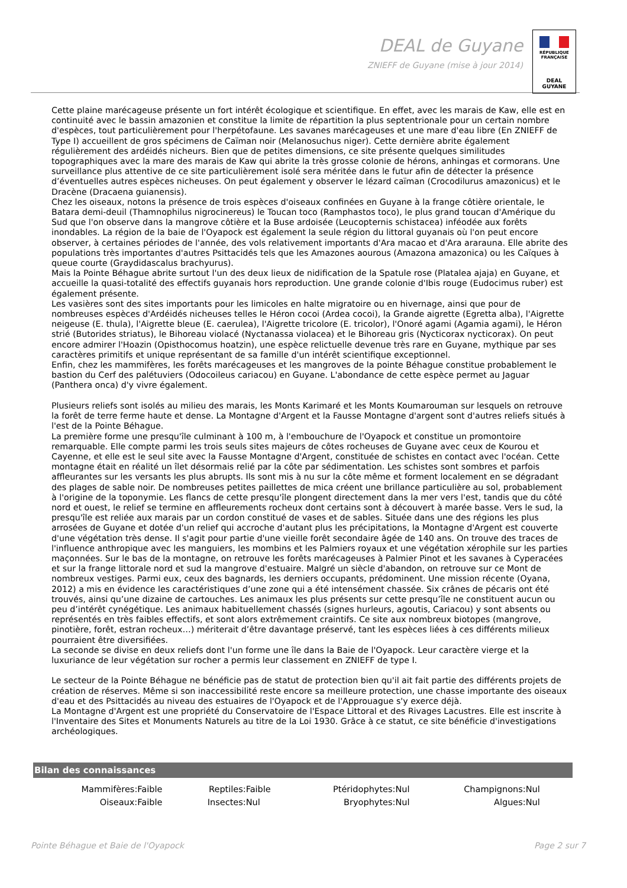DEAL de Guyane
ZNIEFF de Guyane (mise à jour 2014)
RÉPUBLIQUE FRANÇAISE
DEAL
GUYANE
Cette plaine marécageuse présente un fort intérêt écologique et scientifique. En effet, avec les marais de Kaw, elle est en continuité avec le bassin amazonien et constitue la limite de répartition la plus septentrionale pour un certain nombre d'espèces, tout particulièrement pour l'herpétofaune. Les savanes marécageuses et une mare d'eau libre (En ZNIEFF de Type I) accueillent de gros spécimens de Caïman noir (Melanosuchus niger). Cette dernière abrite également régulièrement des ardéidés nicheurs. Bien que de petites dimensions, ce site présente quelques similitudes topographiques avec la mare des marais de Kaw qui abrite la très grosse colonie de hérons, anhingas et cormorans. Une surveillance plus attentive de ce site particulièrement isolé sera méritée dans le futur afin de détecter la présence d’éventuelles autres espèces nicheuses. On peut également y observer le lézard caïman (Crocodilurus amazonicus) et le Dracène (Dracaena guianensis).
Chez les oiseaux, notons la présence de trois espèces d'oiseaux confinées en Guyane à la frange côtière orientale, le Batara demi-deuil (Thamnophilus nigrocinereus) le Toucan toco (Ramphastos toco), le plus grand toucan d'Amérique du Sud que l'on observe dans la mangrove côtière et la Buse ardoisée (Leucopternis schistacea) inféodée aux forêts inondables. La région de la baie de l'Oyapock est également la seule région du littoral guyanais où l'on peut encore observer, à certaines périodes de l'année, des vols relativement importants d'Ara macao et d'Ara ararauna. Elle abrite des populations très importantes d'autres Psittacidés tels que les Amazones aourous (Amazona amazonica) ou les Caïques à queue courte (Graydidascalus brachyurus).
Mais la Pointe Béhague abrite surtout l'un des deux lieux de nidification de la Spatule rose (Platalea ajaja) en Guyane, et accueille la quasi-totalité des effectifs guyanais hors reproduction. Une grande colonie d'Ibis rouge (Eudocimus ruber) est également présente.
Les vasières sont des sites importants pour les limicoles en halte migratoire ou en hivernage, ainsi que pour de nombreuses espèces d'Ardéidés nicheuses telles le Héron cocoi (Ardea cocoi), la Grande aigrette (Egretta alba), l'Aigrette neigeuse (E. thula), l'Aigrette bleue (E. caerulea), l'Aigrette tricolore (E. tricolor), l'Onoré agami (Agamia agami), le Héron strié (Butorides striatus), le Bihoreau violacé (Nyctanassa violacea) et le Bihoreau gris (Nycticorax nycticorax). On peut encore admirer l'Hoazin (Opisthocomus hoatzin), une espèce relictuelle devenue très rare en Guyane, mythique par ses caractères primitifs et unique représentant de sa famille d'un intérêt scientifique exceptionnel.
Enfin, chez les mammifères, les forêts marécageuses et les mangroves de la pointe Béhague constitue probablement le bastion du Cerf des palétuviers (Odocoileus cariacou) en Guyane. L'abondance de cette espèce permet au Jaguar (Panthera onca) d'y vivre également.
Plusieurs reliefs sont isolés au milieu des marais, les Monts Karimaré et les Monts Koumarouman sur lesquels on retrouve la forêt de terre ferme haute et dense. La Montagne d'Argent et la Fausse Montagne d'argent sont d'autres reliefs situés à l'est de la Pointe Béhague.
La première forme une presqu'île culminant à 100 m, à l'embouchure de l'Oyapock et constitue un promontoire remarquable. Elle compte parmi les trois seuls sites majeurs de côtes rocheuses de Guyane avec ceux de Kourou et Cayenne, et elle est le seul site avec la Fausse Montagne d'Argent, constituée de schistes en contact avec l'océan. Cette montagne était en réalité un îlet désormais relié par la côte par sédimentation. Les schistes sont sombres et parfois affleurantes sur les versants les plus abrupts. Ils sont mis à nu sur la côte même et forment localement en se dégradant des plages de sable noir. De nombreuses petites paillettes de mica créent une brillance particulière au sol, probablement à l'origine de la toponymie. Les flancs de cette presqu'île plongent directement dans la mer vers l'est, tandis que du côté nord et ouest, le relief se termine en affleurements rocheux dont certains sont à découvert à marée basse. Vers le sud, la presqu'île est reliée aux marais par un cordon constitué de vases et de sables. Située dans une des régions les plus arrosées de Guyane et dotée d'un relief qui accroche d'autant plus les précipitations, la Montagne d'Argent est couverte d'une végétation très dense. Il s'agit pour partie d'une vieille forêt secondaire âgée de 140 ans. On trouve des traces de l'influence anthropique avec les manguiers, les mombins et les Palmiers royaux et une végétation xérophile sur les parties maçonnées. Sur le bas de la montagne, on retrouve les forêts marécageuses à Palmier Pinot et les savanes à Cyperacées et sur la frange littorale nord et sud la mangrove d'estuaire. Malgré un siècle d'abandon, on retrouve sur ce Mont de nombreux vestiges. Parmi eux, ceux des bagnards, les derniers occupants, prédominent. Une mission récente (Oyana, 2012) a mis en évidence les caractéristiques d’une zone qui a été intensément chassée. Six crânes de pécaris ont été trouvés, ainsi qu’une dizaine de cartouches. Les animaux les plus présents sur cette presqu’île ne constituent aucun ou peu d’intérêt cynégétique. Les animaux habituellement chassés (signes hurleurs, agoutis, Cariacou) y sont absents ou représentés en très faibles effectifs, et sont alors extrêmement craintifs. Ce site aux nombreux biotopes (mangrove, pinotière, forêt, estran rocheux…) mériterait d’être davantage préservé, tant les espèces liées à ces différents milieux pourraient être diversifiées.
La seconde se divise en deux reliefs dont l'un forme une île dans la Baie de l'Oyapock. Leur caractère vierge et la luxuriance de leur végétation sur rocher a permis leur classement en ZNIEFF de type I.
Le secteur de la Pointe Béhague ne bénéficie pas de statut de protection bien qu'il ait fait partie des différents projets de création de réserves. Même si son inaccessibilité reste encore sa meilleure protection, une chasse importante des oiseaux d'eau et des Psittacidés au niveau des estuaires de l'Oyapock et de l'Approuague s'y exerce déjà.
La Montagne d'Argent est une propriété du Conservatoire de l'Espace Littoral et des Rivages Lacustres. Elle est inscrite à l'Inventaire des Sites et Monuments Naturels au titre de la Loi 1930. Grâce à ce statut, ce site bénéficie d'investigations archéologiques.
Bilan des connaissances
| Mammifères: | Faible | Reptiles: | Faible | Ptéridophytes: | Nul | Champignons: | Nul |
| Oiseaux: | Faible | Insectes: | Nul | Bryophytes: | Nul | Algues: | Nul |
Pointe Béhague et Baie de l'Oyapock
Page 2 sur 7